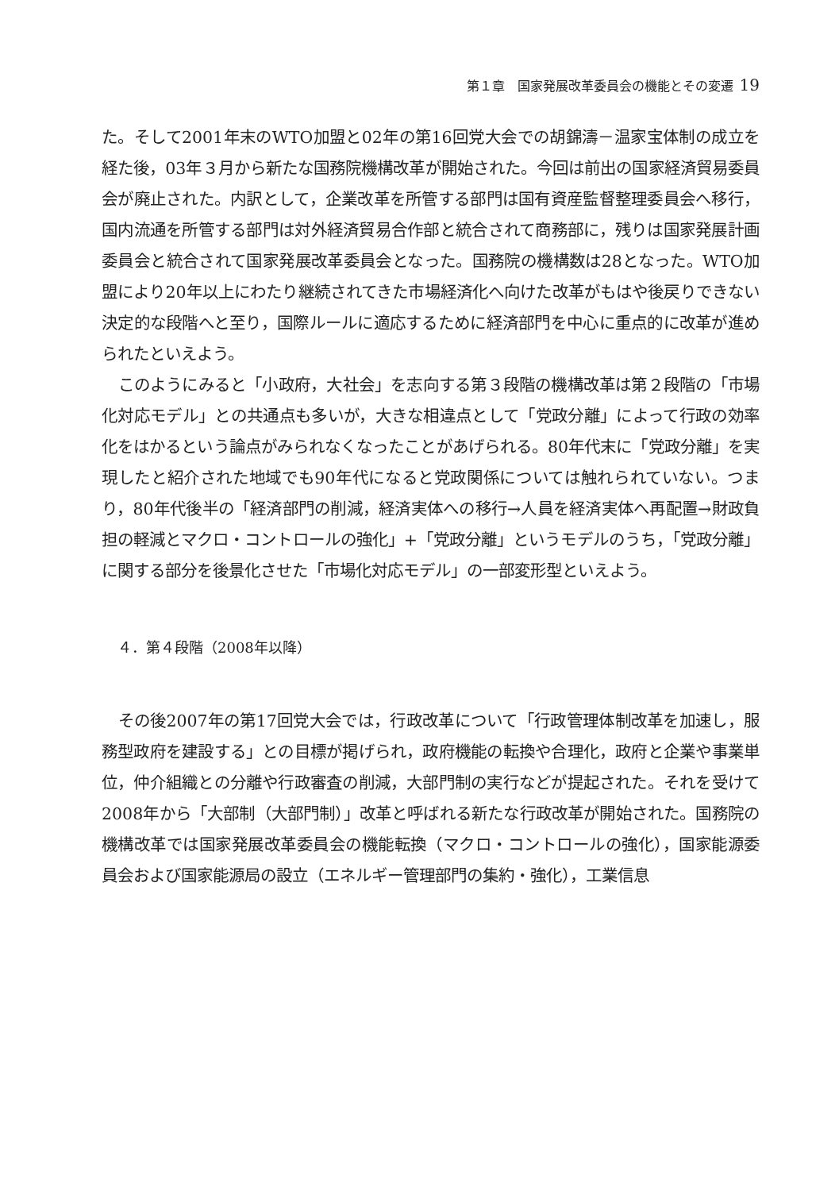第１章　国家発展改革委員会の機能とその変遷 19
た。そして2001年末のWTO加盟と02年の第16回党大会での胡錦濤－温家宝体制の成立を経た後，03年３月から新たな国務院機構改革が開始された。今回は前出の国家経済貿易委員会が廃止された。内訳として，企業改革を所管する部門は国有資産監督整理委員会へ移行，国内流通を所管する部門は対外経済貿易合作部と統合されて商務部に，残りは国家発展計画委員会と統合されて国家発展改革委員会となった。国務院の機構数は28となった。WTO加盟により20年以上にわたり継続されてきた市場経済化へ向けた改革がもはや後戻りできない決定的な段階へと至り，国際ルールに適応するために経済部門を中心に重点的に改革が進められたといえよう。
このようにみると「小政府，大社会」を志向する第３段階の機構改革は第２段階の「市場化対応モデル」との共通点も多いが，大きな相違点として「党政分離」によって行政の効率化をはかるという論点がみられなくなったことがあげられる。80年代末に「党政分離」を実現したと紹介された地域でも90年代になると党政関係については触れられていない。つまり，80年代後半の「経済部門の削減，経済実体への移行→人員を経済実体へ再配置→財政負担の軽減とマクロ・コントロールの強化」+「党政分離」というモデルのうち，「党政分離」に関する部分を後景化させた「市場化対応モデル」の一部変形型といえよう。
４．第４段階（2008年以降）
その後2007年の第17回党大会では，行政改革について「行政管理体制改革を加速し，服務型政府を建設する」との目標が掲げられ，政府機能の転換や合理化，政府と企業や事業単位，仲介組織との分離や行政審査の削減，大部門制の実行などが提起された。それを受けて2008年から「大部制（大部門制）」改革と呼ばれる新たな行政改革が開始された。国務院の機構改革では国家発展改革委員会の機能転換（マクロ・コントロールの強化），国家能源委員会および国家能源局の設立（エネルギー管理部門の集約・強化），工業信息